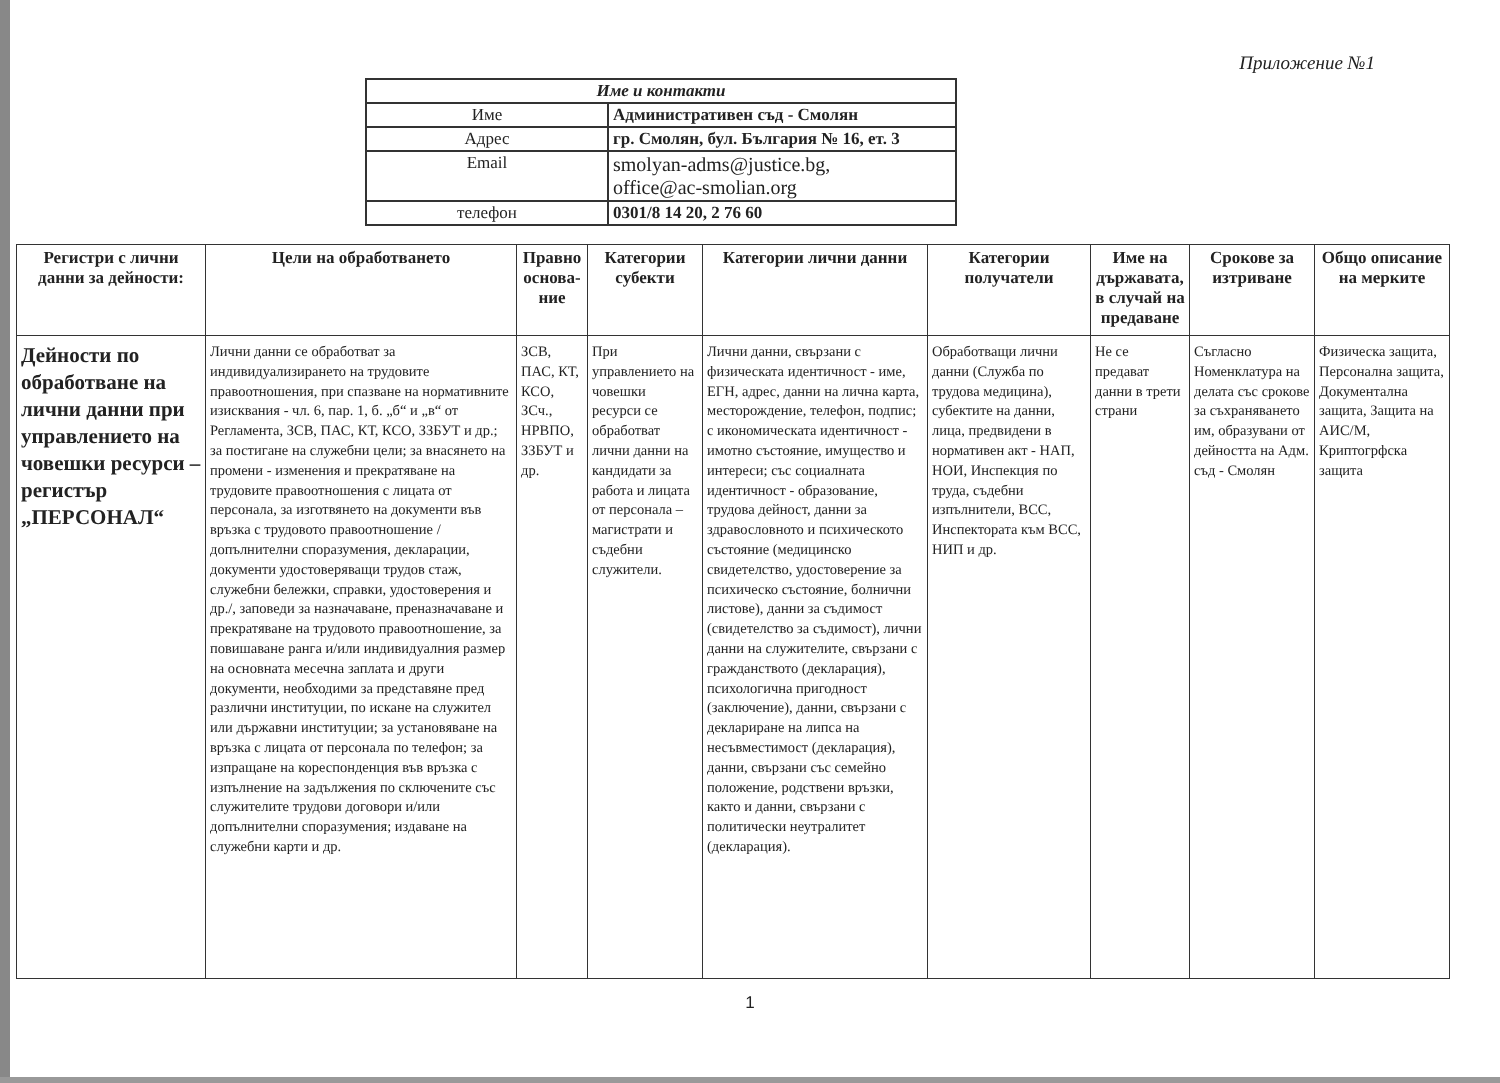Приложение №1
| Име и контакти | |
| --- | --- |
| Име | Административен съд - Смолян |
| Адрес | гр. Смолян, бул. България № 16, ет. 3 |
| Email | smolyan-adms@justice.bg, office@ac-smolian.org |
| телефон | 0301/8 14 20, 2 76 60 |
| Регистри с лични данни за дейности: | Цели на обработването | Правно основа-ние | Категории субекти | Категории лични данни | Категории получатели | Име на държавата, в случай на предаване | Срокове за изтриване | Общо описание на мерките |
| --- | --- | --- | --- | --- | --- | --- | --- | --- |
| Дейности по обработване на лични данни при управлението на човешки ресурси – регистър „ПЕРСОНАЛ“ | Лични данни се обработват за индивидуализирането на трудовите правоотношения, при спазване на нормативните изисквания - чл. 6, пар. 1, б. „б“ и „в“ от Регламента, ЗСВ, ПАС, КТ, КСО, ЗЗБУТ и др.; за постигане на служебни цели; за внасянето на промени - изменения и прекратяване на трудовите правоотношения с лицата от персонала, за изготвянето на документи във връзка с трудовото правоотношение /допълнителни споразумения, декларации, документи удостоверяващи трудов стаж, служебни бележки, справки, удостоверения и др./, заповеди за назначаване, преназначаване и прекратяване на трудовото правоотношение, за повишаване ранга и/или индивидуалния размер на основната месечна заплата и други документи, необходими за представяне пред различни институции, по искане на служител или държавни институции; за установяване на връзка с лицата от персонала по телефон; за изпращане на кореспонденция във връзка с изпълнение на задължения по сключените със служителите трудови договори и/или допълнителни споразумения; издаване на служебни карти и др. | ЗСВ, ПАС, КТ, КСО, ЗСч., НРВПО, ЗЗБУТ и др. | При управлението на човешки ресурси се обработват лични данни на кандидати за работа и лицата от персонала – магистрати и съдебни служители. | Лични данни, свързани с физическата идентичност - име, ЕГН, адрес, данни на лична карта, месторождение, телефон, подпис; с икономическата идентичност - имотно състояние, имущество и интереси; със социалната идентичност - образование, трудова дейност, данни за здравословното и психическото състояние (медицинско свидетелство, удостоверение за психическо състояние, болнични листове), данни за съдимост (свидетелство за съдимост), лични данни на служителите, свързани с гражданството (декларация), психологична пригодност (заключение), данни, свързани с деклариране на липса на несъвместимост (декларация), данни, свързани със семейно положение, родствени връзки, както и данни, свързани с политически неутралитет (декларация). | Обработващи лични данни (Служба по трудова медицина), субектите на данни, лица, предвидени в нормативен акт - НАП, НОИ, Инспекция по труда, съдебни изпълнители, ВСС, Инспектората към ВСС, НИП и др. | Не се предават данни в трети страни | Съгласно Номенклатура на делата със срокове за съхраняването им, образувани от дейността на Адм. съд - Смолян | Физическа защита, Персонална защита, Документална защита, Защита на АИС/М, Криптогрфска защита |
1